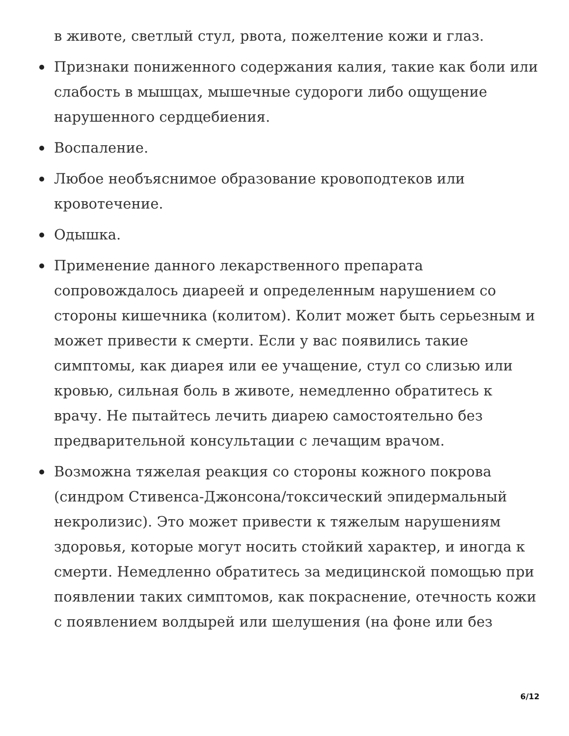в животе, светлый стул, рвота, пожелтение кожи и глаз.
Признаки пониженного содержания калия, такие как боли или слабость в мышцах, мышечные судороги либо ощущение нарушенного сердцебиения.
Воспаление.
Любое необъяснимое образование кровоподтеков или кровотечение.
Одышка.
Применение данного лекарственного препарата сопровождалось диареей и определенным нарушением со стороны кишечника (колитом). Колит может быть серьезным и может привести к смерти. Если у вас появились такие симптомы, как диарея или ее учащение, стул со слизью или кровью, сильная боль в животе, немедленно обратитесь к врачу. Не пытайтесь лечить диарею самостоятельно без предварительной консультации с лечащим врачом.
Возможна тяжелая реакция со стороны кожного покрова (синдром Стивенса-Джонсона/токсический эпидермальный некролизис). Это может привести к тяжелым нарушениям здоровья, которые могут носить стойкий характер, и иногда к смерти. Немедленно обратитесь за медицинской помощью при появлении таких симптомов, как покраснение, отечность кожи с появлением волдырей или шелушения (на фоне или без
6/12